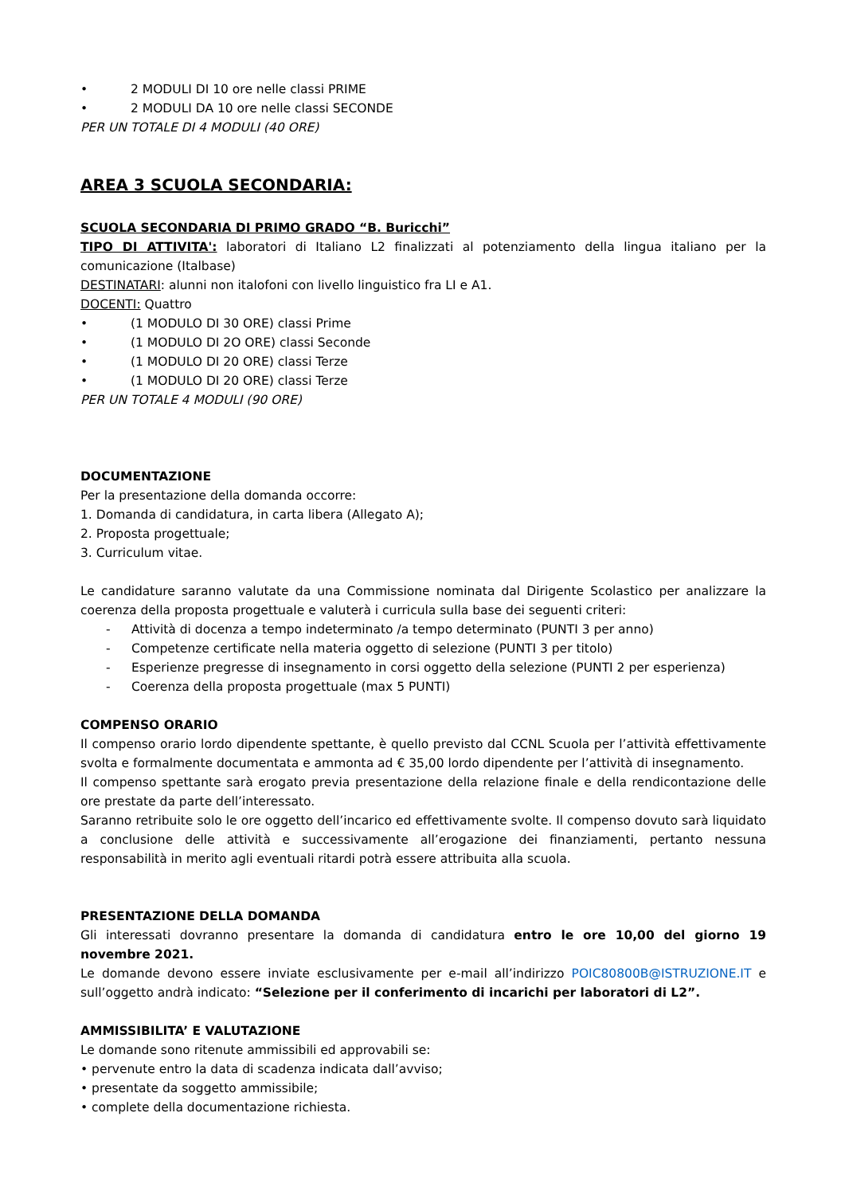• 2 MODULI DI 10 ore nelle classi PRIME
• 2 MODULI DA 10 ore nelle classi SECONDE
PER UN TOTALE DI 4 MODULI (40 ORE)
AREA 3 SCUOLA SECONDARIA:
SCUOLA SECONDARIA DI PRIMO GRADO “B. Buricchi”
TIPO DI ATTIVITA': laboratori di Italiano L2 finalizzati al potenziamento della lingua italiano per la comunicazione (Italbase)
DESTINATARI: alunni non italofoni con livello linguistico fra LI e A1.
DOCENTI: Quattro
• (1 MODULO DI 30 ORE) classi Prime
• (1 MODULO DI 2O ORE) classi Seconde
• (1 MODULO DI 20 ORE) classi Terze
• (1 MODULO DI 20 ORE) classi Terze
PER UN TOTALE 4 MODULI (90 ORE)
DOCUMENTAZIONE
Per la presentazione della domanda occorre:
1. Domanda di candidatura, in carta libera (Allegato A);
2. Proposta progettuale;
3. Curriculum vitae.
Le candidature saranno valutate da una Commissione nominata dal Dirigente Scolastico per analizzare la coerenza della proposta progettuale e valuterà i curricula sulla base dei seguenti criteri:
- Attività di docenza a tempo indeterminato /a tempo determinato (PUNTI 3 per anno)
- Competenze certificate nella materia oggetto di selezione (PUNTI 3 per titolo)
- Esperienze pregresse di insegnamento in corsi oggetto della selezione (PUNTI 2 per esperienza)
- Coerenza della proposta progettuale (max 5 PUNTI)
COMPENSO ORARIO
Il compenso orario lordo dipendente spettante, è quello previsto dal CCNL Scuola per l’attività effettivamente svolta e formalmente documentata e ammonta ad € 35,00 lordo dipendente per l’attività di insegnamento.
Il compenso spettante sarà erogato previa presentazione della relazione finale e della rendicontazione delle ore prestate da parte dell’interessato.
Saranno retribuite solo le ore oggetto dell’incarico ed effettivamente svolte. Il compenso dovuto sarà liquidato a conclusione delle attività e successivamente all’erogazione dei finanziamenti, pertanto nessuna responsabilità in merito agli eventuali ritardi potrà essere attribuita alla scuola.
PRESENTAZIONE DELLA DOMANDA
Gli interessati dovranno presentare la domanda di candidatura entro le ore 10,00 del giorno 19 novembre 2021.
Le domande devono essere inviate esclusivamente per e-mail all’indirizzo POIC80800B@ISTRUZIONE.IT e sull’oggetto andrà indicato: “Selezione per il conferimento di incarichi per laboratori di L2”.
AMMISSIBILITA’ E VALUTAZIONE
Le domande sono ritenute ammissibili ed approvabili se:
• pervenute entro la data di scadenza indicata dall’avviso;
• presentate da soggetto ammissibile;
• complete della documentazione richiesta.